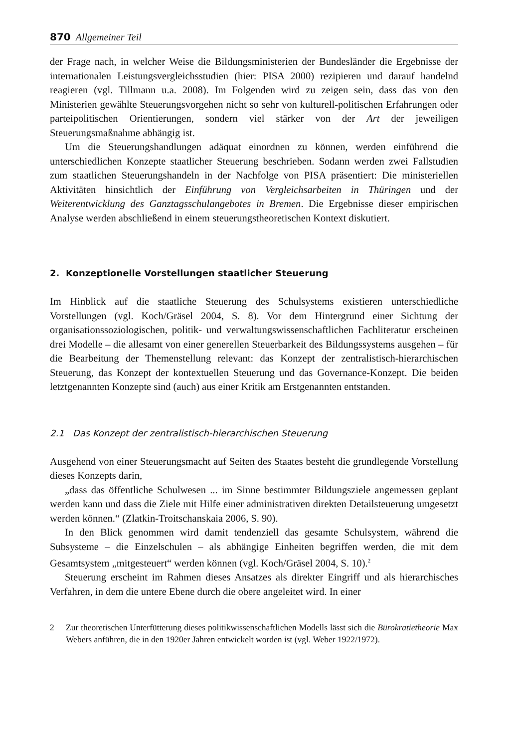870 Allgemeiner Teil
der Frage nach, in welcher Weise die Bildungsministerien der Bundesländer die Ergebnisse der internationalen Leistungsvergleichsstudien (hier: PISA 2000) rezipieren und darauf handelnd reagieren (vgl. Tillmann u.a. 2008). Im Folgenden wird zu zeigen sein, dass das von den Ministerien gewählte Steuerungsvorgehen nicht so sehr von kulturell-politischen Erfahrungen oder parteipolitischen Orientierungen, sondern viel stärker von der Art der jeweiligen Steuerungsmaßnahme abhängig ist.
Um die Steuerungshandlungen adäquat einordnen zu können, werden einführend die unterschiedlichen Konzepte staatlicher Steuerung beschrieben. Sodann werden zwei Fallstudien zum staatlichen Steuerungshandeln in der Nachfolge von PISA präsentiert: Die ministeriellen Aktivitäten hinsichtlich der Einführung von Vergleichsarbeiten in Thüringen und der Weiterentwicklung des Ganztagsschulangebotes in Bremen. Die Ergebnisse dieser empirischen Analyse werden abschließend in einem steuerungstheoretischen Kontext diskutiert.
2. Konzeptionelle Vorstellungen staatlicher Steuerung
Im Hinblick auf die staatliche Steuerung des Schulsystems existieren unterschiedliche Vorstellungen (vgl. Koch/Gräsel 2004, S. 8). Vor dem Hintergrund einer Sichtung der organisationssoziologischen, politik- und verwaltungswissenschaftlichen Fachliteratur erscheinen drei Modelle – die allesamt von einer generellen Steuerbarkeit des Bildungssystems ausgehen – für die Bearbeitung der Themenstellung relevant: das Konzept der zentralistisch-hierarchischen Steuerung, das Konzept der kontextuellen Steuerung und das Governance-Konzept. Die beiden letztgenannten Konzepte sind (auch) aus einer Kritik am Erstgenannten entstanden.
2.1 Das Konzept der zentralistisch-hierarchischen Steuerung
Ausgehend von einer Steuerungsmacht auf Seiten des Staates besteht die grundlegende Vorstellung dieses Konzepts darin,
„dass das öffentliche Schulwesen ... im Sinne bestimmter Bildungsziele angemessen geplant werden kann und dass die Ziele mit Hilfe einer administrativen direkten Detailsteuerung umgesetzt werden können.“ (Zlatkin-Troitschanskaia 2006, S. 90).
In den Blick genommen wird damit tendenziell das gesamte Schulsystem, während die Subsysteme – die Einzelschulen – als abhängige Einheiten begriffen werden, die mit dem Gesamtsystem „mitgesteuert“ werden können (vgl. Koch/Gräsel 2004, S. 10).<sup>2</sup>
Steuerung erscheint im Rahmen dieses Ansatzes als direkter Eingriff und als hierarchisches Verfahren, in dem die untere Ebene durch die obere angeleitet wird. In einer
2
Zur theoretischen Unterfütterung dieses politikwissenschaftlichen Modells lässt sich die Bürokratietheorie Max Webers anführen, die in den 1920er Jahren entwickelt worden ist (vgl. Weber 1922/1972).